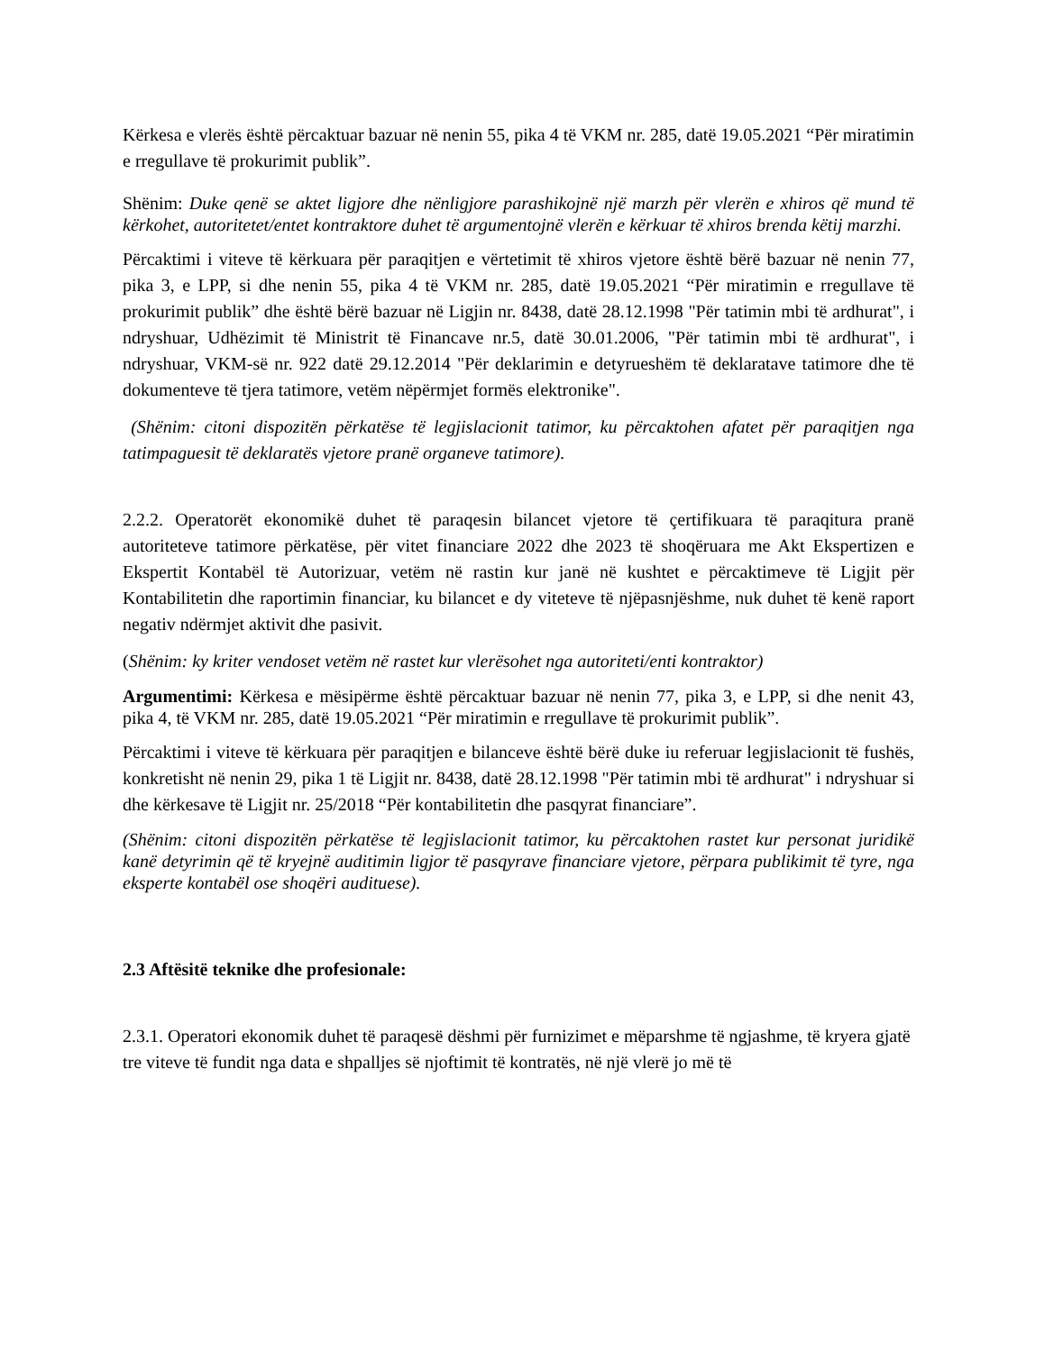Kërkesa e vlerës është përcaktuar bazuar në nenin 55, pika 4 të VKM nr. 285, datë 19.05.2021 “Për miratimin e rregullave të prokurimit publik”.
Shënim: Duke qenë se aktet ligjore dhe nënligjore parashikojnë një marzh për vlerën e xhiros që mund të kërkohet, autoritetet/entet kontraktore duhet të argumentojnë vlerën e kërkuar të xhiros brenda këtij marzhi.
Përcaktimi i viteve të kërkuara për paraqitjen e vërtetimit të xhiros vjetore është bërë bazuar në nenin 77, pika 3, e LPP, si dhe nenin 55, pika 4 të VKM nr. 285, datë 19.05.2021 “Për miratimin e rregullave të prokurimit publik” dhe është bërë bazuar në Ligjin nr. 8438, datë 28.12.1998 "Për tatimin mbi të ardhurat", i ndryshuar, Udhëzimit të Ministrit të Financave nr.5, datë 30.01.2006, "Për tatimin mbi të ardhurat", i ndryshuar, VKM-së nr. 922 datë 29.12.2014 "Për deklarimin e detyrueshëm të deklaratave tatimore dhe të dokumenteve të tjera tatimore, vetëm nëpërmjet formës elektronike".
(Shënim: citoni dispozitën përkatëse të legjislacionit tatimor, ku përcaktohen afatet për paraqitjen nga tatimpaguesit të deklaratës vjetore pranë organeve tatimore).
2.2.2. Operatorët ekonomikë duhet të paraqesin bilancet vjetore të çertifikuara të paraqitura pranë autoriteteve tatimore përkatëse, për vitet financiare 2022 dhe 2023 të shoqëruara me Akt Ekspertizen e Ekspertit Kontabël të Autorizuar, vetëm në rastin kur janë në kushtet e përcaktimeve të Ligjit për Kontabilitetin dhe raportimin financiar, ku bilancet e dy viteteve të njëpasnjëshme, nuk duhet të kenë raport negativ ndërmjet aktivit dhe pasivit.
(Shënim: ky kriter vendoset vetëm në rastet kur vlerësohet nga autoriteti/enti kontraktor)
Argumentimi: Kërkesa e mësipërme është përcaktuar bazuar në nenin 77, pika 3, e LPP, si dhe nenit 43, pika 4, të VKM nr. 285, datë 19.05.2021 “Për miratimin e rregullave të prokurimit publik”.
Përcaktimi i viteve të kërkuara për paraqitjen e bilanceve është bërë duke iu referuar legjislacionit të fushës, konkretisht në nenin 29, pika 1 të Ligjit nr. 8438, datë 28.12.1998 "Për tatimin mbi të ardhurat" i ndryshuar si dhe kërkesave të Ligjit nr. 25/2018 “Për kontabilitetin dhe pasqyrat financiare”.
(Shënim: citoni dispozitën përkatëse të legjislacionit tatimor, ku përcaktohen rastet kur personat juridikë kanë detyrimin që të kryejnë auditimin ligjor të pasqyrave financiare vjetore, përpara publikimit të tyre, nga eksperte kontabël ose shoqëri audituese).
2.3 Aftësitë teknike dhe profesionale:
2.3.1. Operatori ekonomik duhet të paraqesë dëshmi për furnizimet e mëparshme të ngjashme, të kryera gjatë tre viteve të fundit nga data e shpalljes së njoftimit të kontratës, në një vlerë jo më të